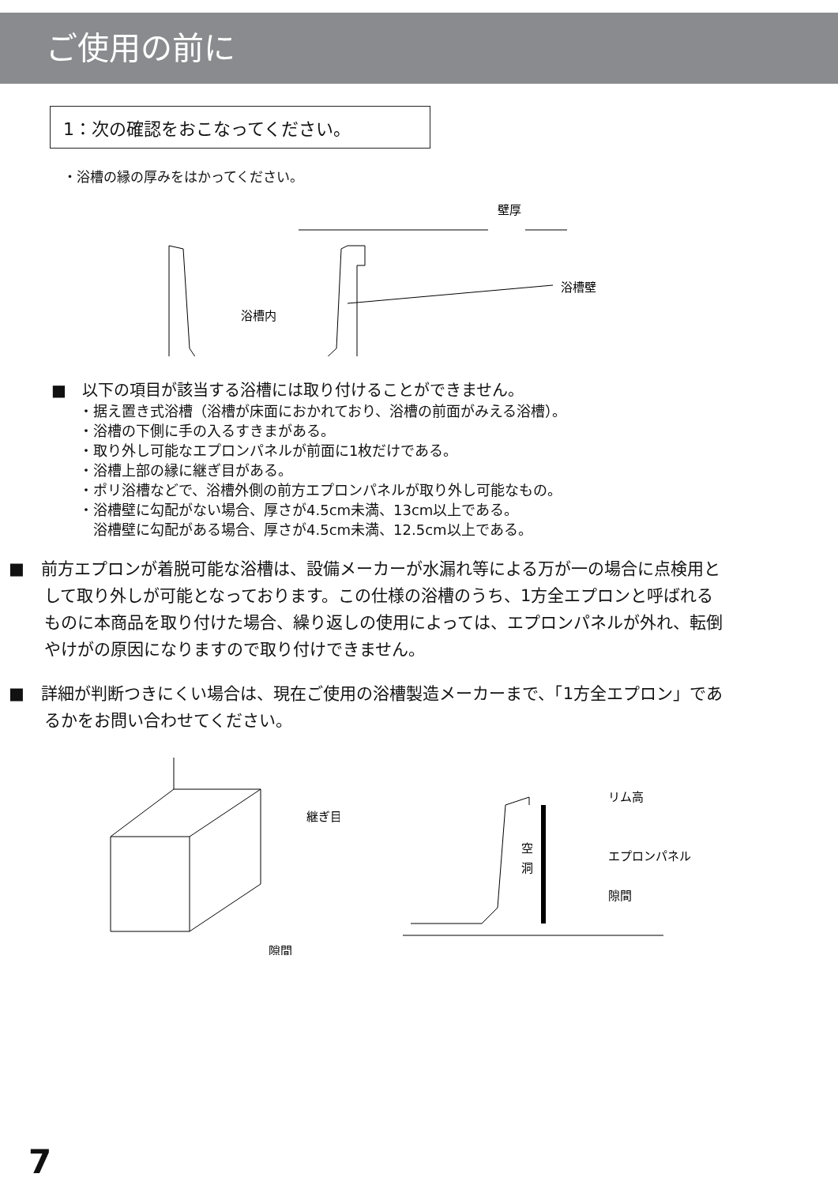ご使用の前に
1：次の確認をおこなってください。
・浴槽の縁の厚みをはかってください。
壁厚
浴槽内
浴槽壁
■　以下の項目が該当する浴槽には取り付けることができません。
・据え置き式浴槽（浴槽が床面におかれており、浴槽の前面がみえる浴槽）。
・浴槽の下側に手の入るすきまがある。
・取り外し可能なエプロンパネルが前面に1枚だけである。
・浴槽上部の縁に継ぎ目がある。
・ポリ浴槽などで、浴槽外側の前方エプロンパネルが取り外し可能なもの。
・浴槽壁に勾配がない場合、厚さが4.5cm未満、13cm以上である。
　浴槽壁に勾配がある場合、厚さが4.5cm未満、12.5cm以上である。
■　前方エプロンが着脱可能な浴槽は、設備メーカーが水漏れ等による万が一の場合に点検用として取り外しが可能となっております。この仕様の浴槽のうち、1方全エプロンと呼ばれるものに本商品を取り付けた場合、繰り返しの使用によっては、エプロンパネルが外れ、転倒やけがの原因になりますので取り付けできません。
■　詳細が判断つきにくい場合は、現在ご使用の浴槽製造メーカーまで、「1方全エプロン」であるかをお問い合わせてください。
継ぎ目
隙間
空
洞
リム高
エプロンパネル
隙間
7